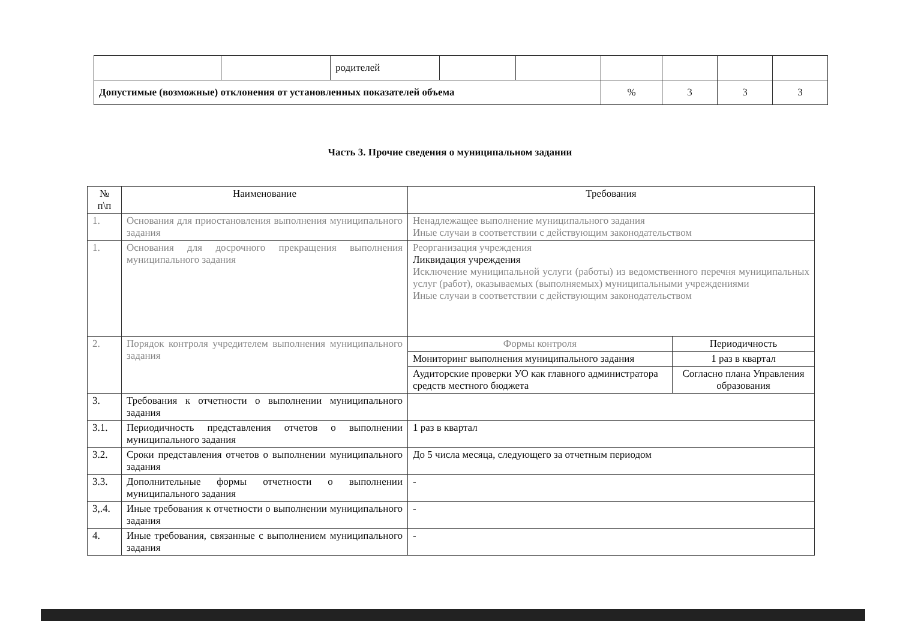| | | родителей | | | | | | |
| Допустимые (возможные) отклонения от установленных показателей объема | | | | | % | 3 | 3 | 3 |
Часть 3. Прочие сведения о муниципальном задании
| № п\п | Наименование | Требования | |
| --- | --- | --- | --- |
| 1. | Основания для приостановления выполнения муниципального задания | Ненадлежащее выполнение муниципального задания Иные случаи в соответствии с действующим законодательством | |
| 1. | Основания для досрочного прекращения выполнения муниципального задания | Реорганизация учреждения Ликвидация учреждения Исключение муниципальной услуги (работы) из ведомственного перечня муниципальных услуг (работ), оказываемых (выполняемых) муниципальными учреждениями Иные случаи в соответствии с действующим законодательством | |
| 2. | Порядок контроля учредителем выполнения муниципального задания | Формы контроля | Периодичность |
| | | Мониторинг выполнения муниципального задания | 1 раз в квартал |
| | | Аудиторские проверки УО как главного администратора средств местного бюджета | Согласно плана Управления образования |
| 3. | Требования к отчетности о выполнении муниципального задания | | |
| 3.1. | Периодичность представления отчетов о выполнении муниципального задания | 1 раз в квартал | |
| 3.2. | Сроки представления отчетов о выполнении муниципального задания | До 5 числа месяца, следующего за отчетным периодом | |
| 3.3. | Дополнительные формы отчетности о выполнении муниципального задания | - | |
| 3,.4. | Иные требования к отчетности о выполнении муниципального задания | - | |
| 4. | Иные требования, связанные с выполнением муниципального задания | - | |